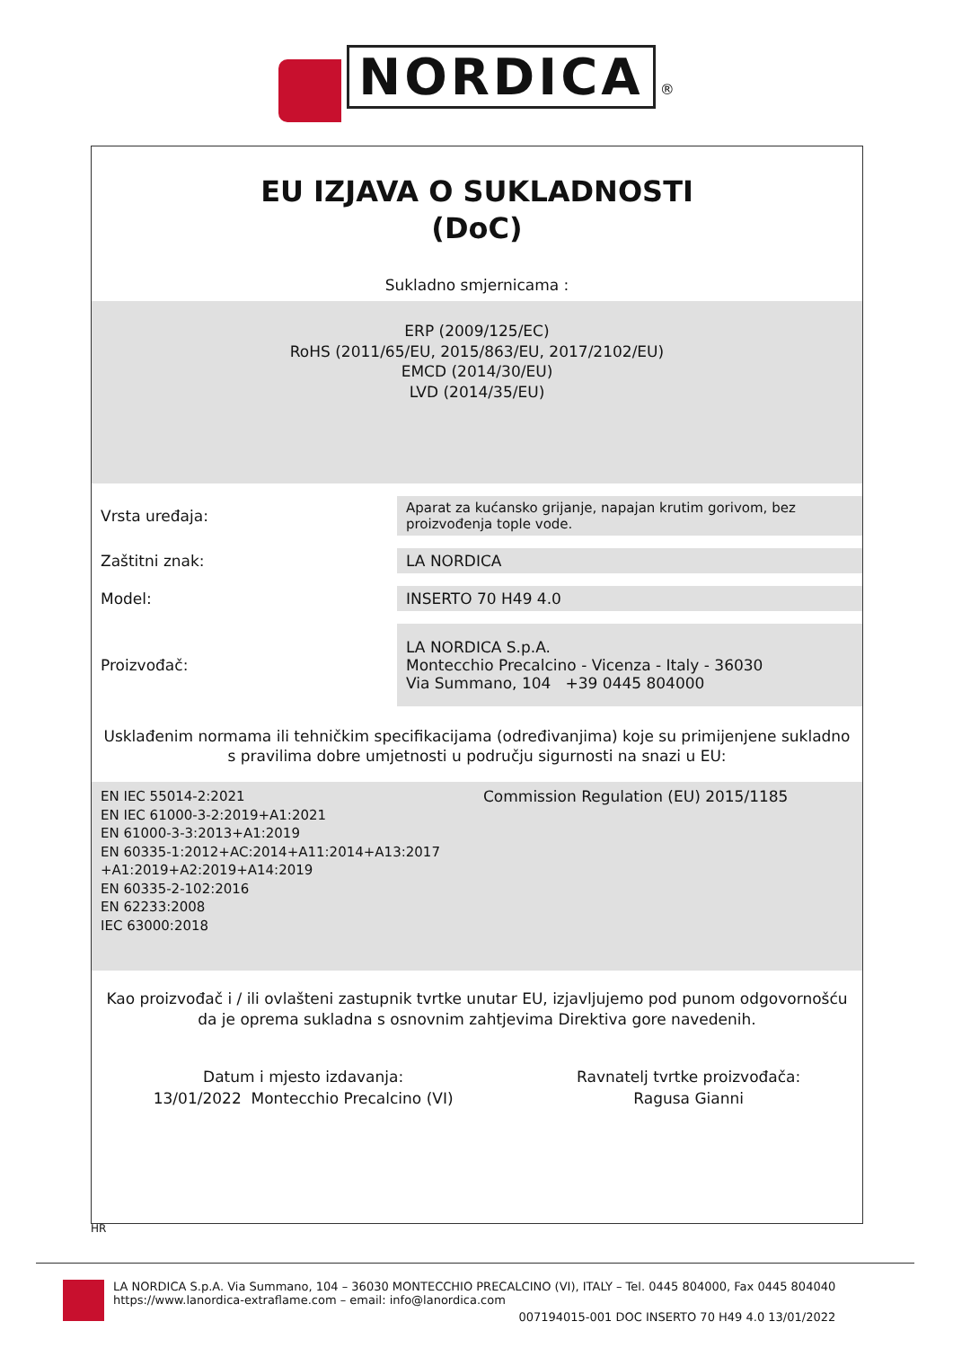NORDICA ®
EU IZJAVA O SUKLADNOSTI
(DoC)
Sukladno smjernicama :
ERP (2009/125/EC)
RoHS (2011/65/EU, 2015/863/EU, 2017/2102/EU)
EMCD (2014/30/EU)
LVD (2014/35/EU)
| Vrsta uređaja: | Aparat za kućansko grijanje, napajan krutim gorivom, bez proizvođenja tople vode. |
| Zaštitni znak: | LA NORDICA |
| Model: | INSERTO 70 H49 4.0 |
| Proizvođač: | LA NORDICA S.p.A. Montecchio Precalcino - Vicenza - Italy - 36030 Via Summano, 104 +39 0445 804000 |
Usklađenim normama ili tehničkim specifikacijama (određivanjima) koje su primijenjene sukladno s pravilima dobre umjetnosti u području sigurnosti na snazi u EU:
EN IEC 55014-2:2021
EN IEC 61000-3-2:2019+A1:2021
EN 61000-3-3:2013+A1:2019
EN 60335-1:2012+AC:2014+A11:2014+A13:2017
+A1:2019+A2:2019+A14:2019
EN 60335-2-102:2016
EN 62233:2008
IEC 63000:2018
Commission Regulation (EU) 2015/1185
Kao proizvođač i / ili ovlašteni zastupnik tvrtke unutar EU, izjavljujemo pod punom odgovornošću da je oprema sukladna s osnovnim zahtjevima Direktiva gore navedenih.
Datum i mjesto izdavanja:
13/01/2022 Montecchio Precalcino (VI)
Ravnatelj tvrtke proizvođača:
Ragusa Gianni
HR
LA NORDICA S.p.A. Via Summano, 104 – 36030 MONTECCHIO PRECALCINO (VI), ITALY – Tel. 0445 804000, Fax 0445 804040
https://www.lanordica-extraflame.com – email: info@lanordica.com
007194015-001 DOC INSERTO 70 H49 4.0 13/01/2022